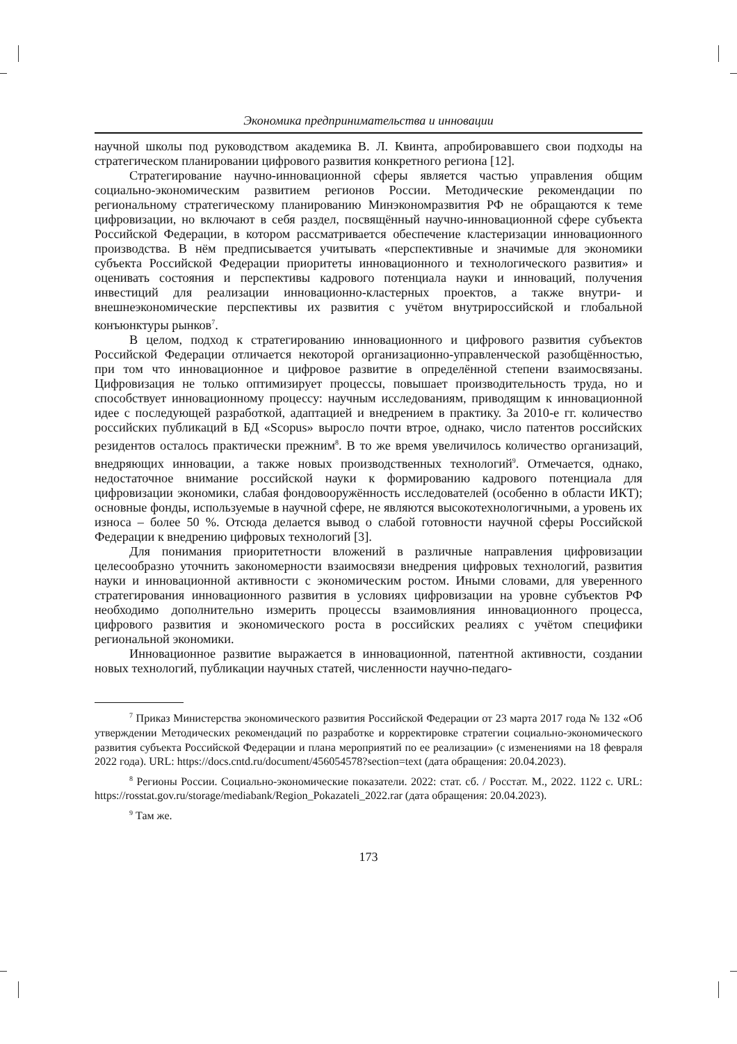Экономика предпринимательства и инновации
научной школы под руководством академика В. Л. Квинта, апробировавшего свои подходы на стратегическом планировании цифрового развития конкретного региона [12].
Стратегирование научно-инновационной сферы является частью управления общим социально-экономическим развитием регионов России. Методические рекомендации по региональному стратегическому планированию Минэкономразвития РФ не обращаются к теме цифровизации, но включают в себя раздел, посвящённый научно-инновационной сфере субъекта Российской Федерации, в котором рассматривается обеспечение кластеризации инновационного производства. В нём предписывается учитывать «перспективные и значимые для экономики субъекта Российской Федерации приоритеты инновационного и технологического развития» и оценивать состояния и перспективы кадрового потенциала науки и инноваций, получения инвестиций для реализации инновационно-кластерных проектов, а также внутри- и внешнеэкономические перспективы их развития с учётом внутрироссийской и глобальной конъюнктуры рынков<sup>7</sup>.
В целом, подход к стратегированию инновационного и цифрового развития субъектов Российской Федерации отличается некоторой организационно-управленческой разобщённостью, при том что инновационное и цифровое развитие в определённой степени взаимосвязаны. Цифровизация не только оптимизирует процессы, повышает производительность труда, но и способствует инновационному процессу: научным исследованиям, приводящим к инновационной идее с последующей разработкой, адаптацией и внедрением в практику. За 2010-е гг. количество российских публикаций в БД «Scopus» выросло почти втрое, однако, число патентов российских резидентов осталось практически прежним<sup>8</sup>. В то же время увеличилось количество организаций, внедряющих инновации, а также новых производственных технологий<sup>9</sup>. Отмечается, однако, недостаточное внимание российской науки к формированию кадрового потенциала для цифровизации экономики, слабая фондовооружённость исследователей (особенно в области ИКТ); основные фонды, используемые в научной сфере, не являются высокотехнологичными, а уровень их износа – более 50 %. Отсюда делается вывод о слабой готовности научной сферы Российской Федерации к внедрению цифровых технологий [3].
Для понимания приоритетности вложений в различные направления цифровизации целесообразно уточнить закономерности взаимосвязи внедрения цифровых технологий, развития науки и инновационной активности с экономическим ростом. Иными словами, для уверенного стратегирования инновационного развития в условиях цифровизации на уровне субъектов РФ необходимо дополнительно измерить процессы взаимовлияния инновационного процесса, цифрового развития и экономического роста в российских реалиях с учётом специфики региональной экономики.
Инновационное развитие выражается в инновационной, патентной активности, создании новых технологий, публикации научных статей, численности научно-педаго-
<sup>7</sup> Приказ Министерства экономического развития Российской Федерации от 23 марта 2017 года № 132 «Об утверждении Методических рекомендаций по разработке и корректировке стратегии социально-экономического развития субъекта Российской Федерации и плана мероприятий по ее реализации» (с изменениями на 18 февраля 2022 года). URL: https://docs.cntd.ru/document/456054578?section=text (дата обращения: 20.04.2023).
<sup>8</sup> Регионы России. Социально-экономические показатели. 2022: стат. сб. / Росстат. М., 2022. 1122 с. URL: https://rosstat.gov.ru/storage/mediabank/Region_Pokazateli_2022.rar (дата обращения: 20.04.2023).
<sup>9</sup> Там же.
173